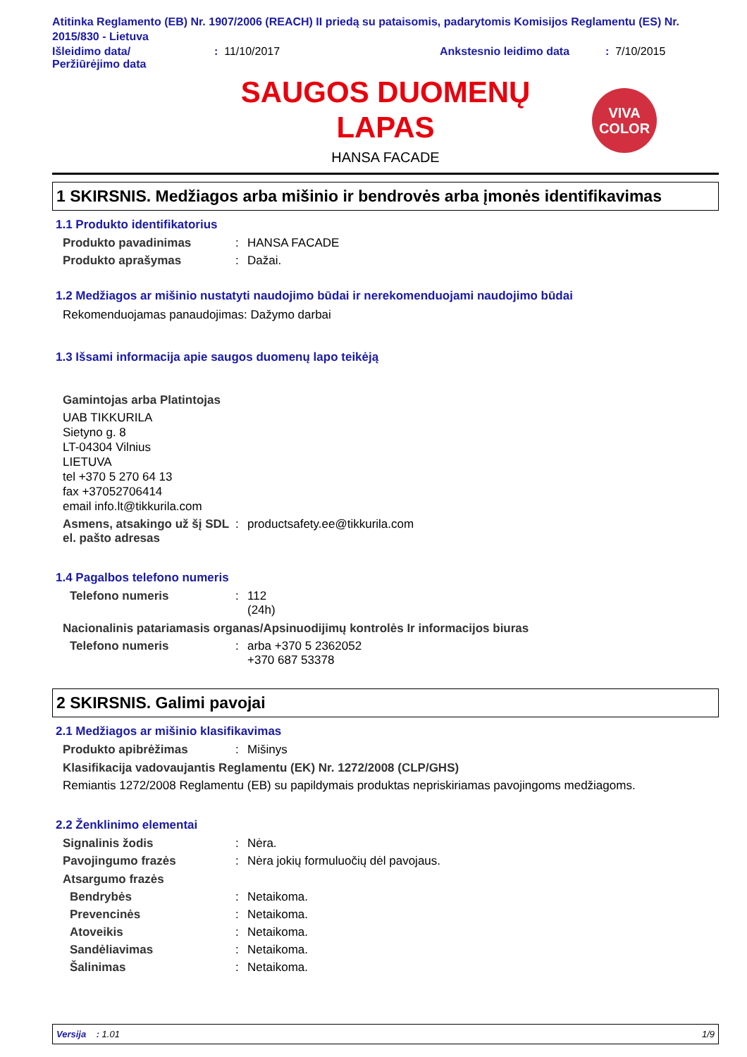Atitinka Reglamento (EB) Nr. 1907/2006 (REACH) II priedą su pataisomis, padarytomis Komisijos Reglamentu (ES) Nr. 2015/830 - Lietuva
Išleidimo data/
Peržiūrėjimo data
: 11/10/2017 Ankstesnio leidimo data : 7/10/2015
SAUGOS DUOMENŲ
LAPAS
HANSA FACADE
VIVA
COLOR
1 SKIRSNIS. Medžiagos arba mišinio ir bendrovės arba įmonės identifikavimas
1.1 Produkto identifikatorius
Produkto pavadinimas : HANSA FACADE
Produkto aprašymas : Dažai.
1.2 Medžiagos ar mišinio nustatyti naudojimo būdai ir nerekomenduojami naudojimo būdai
Rekomenduojamas panaudojimas: Dažymo darbai
1.3 Išsami informacija apie saugos duomenų lapo teikėją
Gamintojas arba Platintojas
UAB TIKKURILA
Sietyno g. 8
LT-04304 Vilnius
LIETUVA
tel +370 5 270 64 13
fax +37052706414
email info.lt@tikkurila.com
Asmens, atsakingo už šį SDL el. pašto adresas
: productsafety.ee@tikkurila.com
1.4 Pagalbos telefono numeris
Telefono numeris : 112
(24h)
Nacionalinis patariamasis organas/Apsinuodijimų kontrolės Ir informacijos biuras
Telefono numeris : arba +370 5 2362052
+370 687 53378
2 SKIRSNIS. Galimi pavojai
2.1 Medžiagos ar mišinio klasifikavimas
Produkto apibrėžimas : Mišinys
Klasifikacija vadovaujantis Reglamentu (EK) Nr. 1272/2008 (CLP/GHS)
Remiantis 1272/2008 Reglamentu (EB) su papildymais produktas nepriskiriamas pavojingoms medžiagoms.
2.2 Ženklinimo elementai
Signalinis žodis : Nėra.
Pavojingumo frazės : Nėra jokių formuluočių dėl pavojaus.
Atsargumo frazės
Bendrybės : Netaikoma.
Prevencinės : Netaikoma.
Atoveikis : Netaikoma.
Sandėliavimas : Netaikoma.
Šalinimas : Netaikoma.
Versija : 1.01 1/9